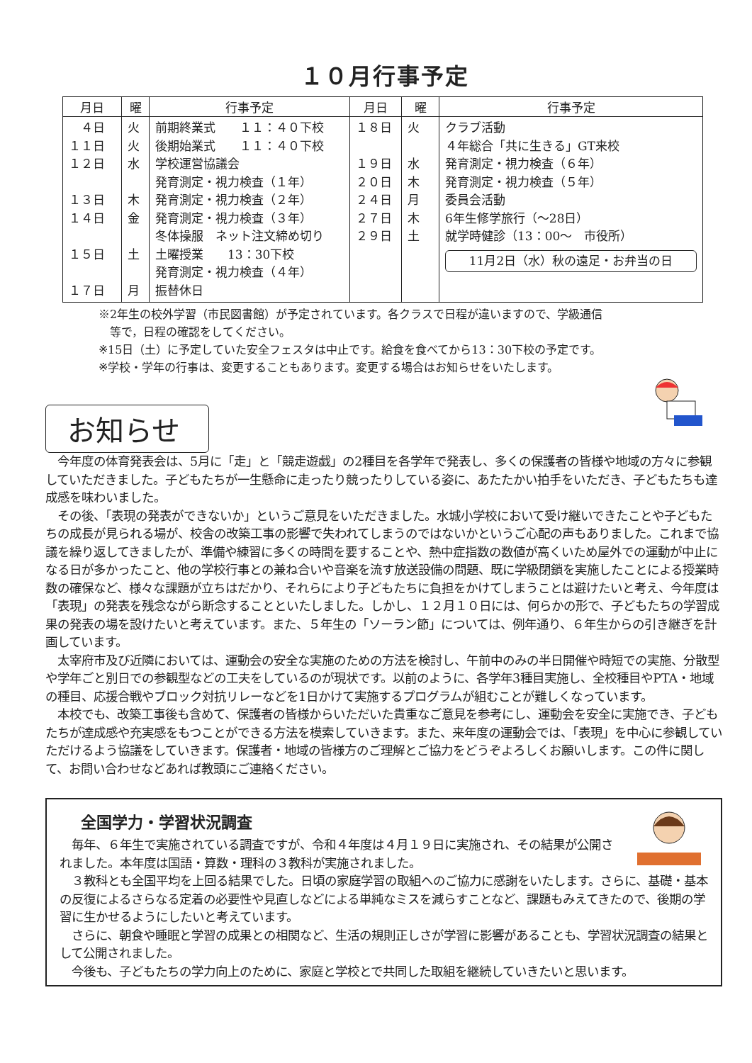１０月行事予定
| 月日 | 曜 | 行事予定 | 月日 | 曜 | 行事予定 |
| --- | --- | --- | --- | --- | --- |
| ４日 １１日 １２日 １３日 １４日 １５日 １７日 | 火 火 水 木 金 土 月 | 前期終業式 １１：４０下校 後期始業式 １１：４０下校 学校運営協議会 発育測定・視力検査（１年） 発育測定・視力検査（２年） 発育測定・視力検査（３年） 冬体操服 ネット注文締め切り 土曜授業 13：30下校 発育測定・視力検査（４年） 振替休日 | １８日 １９日 ２０日 ２４日 ２７日 ２９日 | 火 水 木 月 木 土 | クラブ活動 ４年総合「共に生きる」GT来校 発育測定・視力検査（６年） 発育測定・視力検査（５年） 委員会活動 6年生修学旅行（～28日） 就学時健診（13：00～ 市役所） 11月2日（水）秋の遠足・お弁当の日 |
※2年生の校外学習（市民図書館）が予定されています。各クラスで日程が違いますので、学級通信
　等で，日程の確認をしてください。
※15日（土）に予定していた安全フェスタは中止です。給食を食べてから13：30下校の予定です。
※学校・学年の行事は、変更することもあります。変更する場合はお知らせをいたします。
お知らせ
　今年度の体育発表会は、5月に「走」と「競走遊戯」の2種目を各学年で発表し、多くの保護者の皆様や地域の方々に参観していただきました。子どもたちが一生懸命に走ったり競ったりしている姿に、あたたかい拍手をいただき、子どもたちも達成感を味わいました。
　その後、「表現の発表ができないか」というご意見をいただきました。水城小学校において受け継いできたことや子どもたちの成長が見られる場が、校舎の改築工事の影響で失われてしまうのではないかというご心配の声もありました。これまで協議を繰り返してきましたが、準備や練習に多くの時間を要することや、熱中症指数の数値が高くいため屋外での運動が中止になる日が多かったこと、他の学校行事との兼ね合いや音楽を流す放送設備の問題、既に学級閉鎖を実施したことによる授業時数の確保など、様々な課題が立ちはだかり、それらにより子どもたちに負担をかけてしまうことは避けたいと考え、今年度は「表現」の発表を残念ながら断念することといたしました。しかし、１２月１０日には、何らかの形で、子どもたちの学習成果の発表の場を設けたいと考えています。また、５年生の「ソーラン節」については、例年通り、６年生からの引き継ぎを計画しています。
　太宰府市及び近隣においては、運動会の安全な実施のための方法を検討し、午前中のみの半日開催や時短での実施、分散型や学年ごと別日での参観型などの工夫をしているのが現状です。以前のように、各学年3種目実施し、全校種目やPTA・地域の種目、応援合戦やブロック対抗リレーなどを1日かけて実施するプログラムが組むことが難しくなっています。
　本校でも、改築工事後も含めて、保護者の皆様からいただいた貴重なご意見を参考にし、運動会を安全に実施でき、子どもたちが達成感や充実感をもつことができる方法を模索していきます。また、来年度の運動会では、「表現」を中心に参観していただけるよう協議をしていきます。保護者・地域の皆様方のご理解とご協力をどうぞよろしくお願いします。この件に関して、お問い合わせなどあれば教頭にご連絡ください。
全国学力・学習状況調査
　毎年、６年生で実施されている調査ですが、令和４年度は４月１９日に実施され、その結果が公開されました。本年度は国語・算数・理科の３教科が実施されました。
　３教科とも全国平均を上回る結果でした。日頃の家庭学習の取組へのご協力に感謝をいたします。さらに、基礎・基本の反復によるさらなる定着の必要性や見直しなどによる単純なミスを減らすことなど、課題もみえてきたので、後期の学習に生かせるようにしたいと考えています。
　さらに、朝食や睡眠と学習の成果との相関など、生活の規則正しさが学習に影響があることも、学習状況調査の結果として公開されました。
　今後も、子どもたちの学力向上のために、家庭と学校とで共同した取組を継続していきたいと思います。